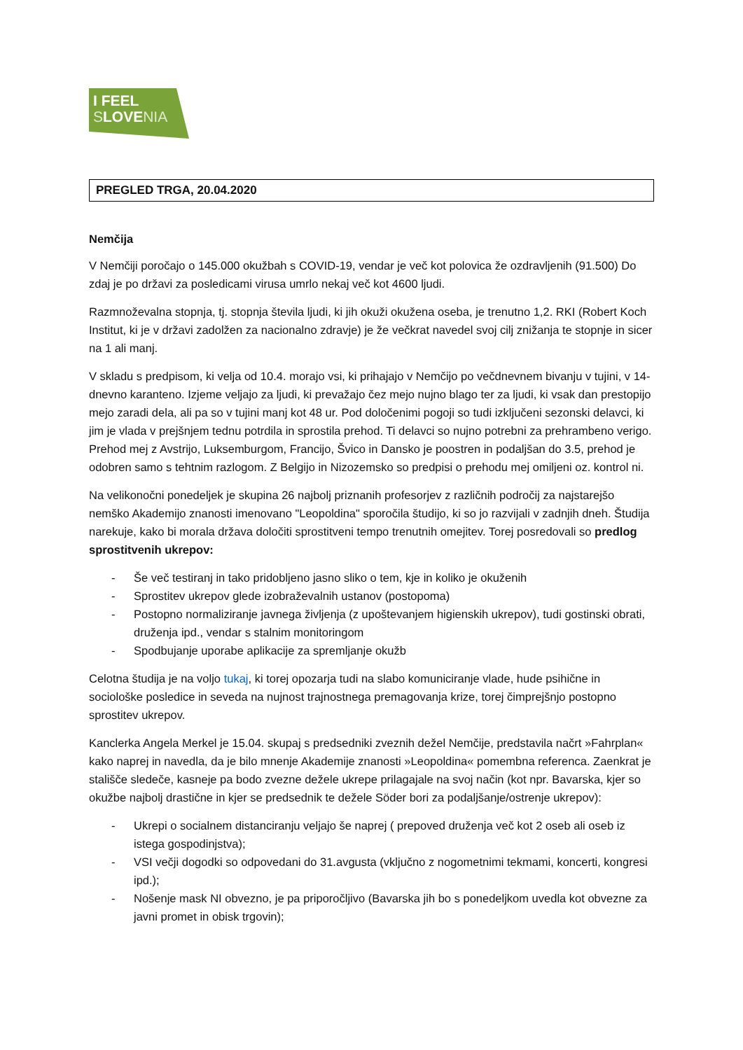I FEEL
SLOVENIA
PREGLED TRGA, 20.04.2020
Nemčija
V Nemčiji poročajo o 145.000 okužbah s COVID-19, vendar je več kot polovica že ozdravljenih (91.500) Do zdaj je po državi za posledicami virusa umrlo nekaj več kot 4600 ljudi.
Razmnoževalna stopnja, tj. stopnja števila ljudi, ki jih okuži okužena oseba, je trenutno 1,2. RKI (Robert Koch Institut, ki je v državi zadolžen za nacionalno zdravje) je že večkrat navedel svoj cilj znižanja te stopnje in sicer na 1 ali manj.
V skladu s predpisom, ki velja od 10.4. morajo vsi, ki prihajajo v Nemčijo po večdnevnem bivanju v tujini, v 14-dnevno karanteno. Izjeme veljajo za ljudi, ki prevažajo čez mejo nujno blago ter za ljudi, ki vsak dan prestopijo mejo zaradi dela, ali pa so v tujini manj kot 48 ur. Pod določenimi pogoji so tudi izključeni sezonski delavci, ki jim je vlada v prejšnjem tednu potrdila in sprostila prehod. Ti delavci so nujno potrebni za prehrambeno verigo. Prehod mej z Avstrijo, Luksemburgom, Francijo, Švico in Dansko je poostren in podaljšan do 3.5, prehod je odobren samo s tehtnim razlogom. Z Belgijo in Nizozemsko so predpisi o prehodu mej omiljeni oz. kontrol ni.
Na velikonočni ponedeljek je skupina 26 najbolj priznanih profesorjev z različnih področij za najstarejšo nemško Akademijo znanosti imenovano "Leopoldina" sporočila študijo, ki so jo razvijali v zadnjih dneh. Študija narekuje, kako bi morala država določiti sprostitveni tempo trenutnih omejitev. Torej posredovali so predlog sprostitvenih ukrepov:
- Še več testiranj in tako pridobljeno jasno sliko o tem, kje in koliko je okuženih
- Sprostitev ukrepov glede izobraževalnih ustanov (postopoma)
- Postopno normaliziranje javnega življenja (z upoštevanjem higienskih ukrepov), tudi gostinski obrati, druženja ipd., vendar s stalnim monitoringom
- Spodbujanje uporabe aplikacije za spremljanje okužb
Celotna študija je na voljo tukaj, ki torej opozarja tudi na slabo komuniciranje vlade, hude psihične in sociološke posledice in seveda na nujnost trajnostnega premagovanja krize, torej čimprejšnjo postopno sprostitev ukrepov.
Kanclerka Angela Merkel je 15.04. skupaj s predsedniki zveznih dežel Nemčije, predstavila načrt »Fahrplan« kako naprej in navedla, da je bilo mnenje Akademije znanosti »Leopoldina« pomembna referenca. Zaenkrat je stališče sledeče, kasneje pa bodo zvezne dežele ukrepe prilagajale na svoj način (kot npr. Bavarska, kjer so okužbe najbolj drastične in kjer se predsednik te dežele Söder bori za podaljšanje/ostrenje ukrepov):
- Ukrepi o socialnem distanciranju veljajo še naprej ( prepoved druženja več kot 2 oseb ali oseb iz istega gospodinjstva);
- VSI večji dogodki so odpovedani do 31.avgusta (vključno z nogometnimi tekmami, koncerti, kongresi ipd.);
- Nošenje mask NI obvezno, je pa priporočljivo (Bavarska jih bo s ponedeljkom uvedla kot obvezne za javni promet in obisk trgovin);